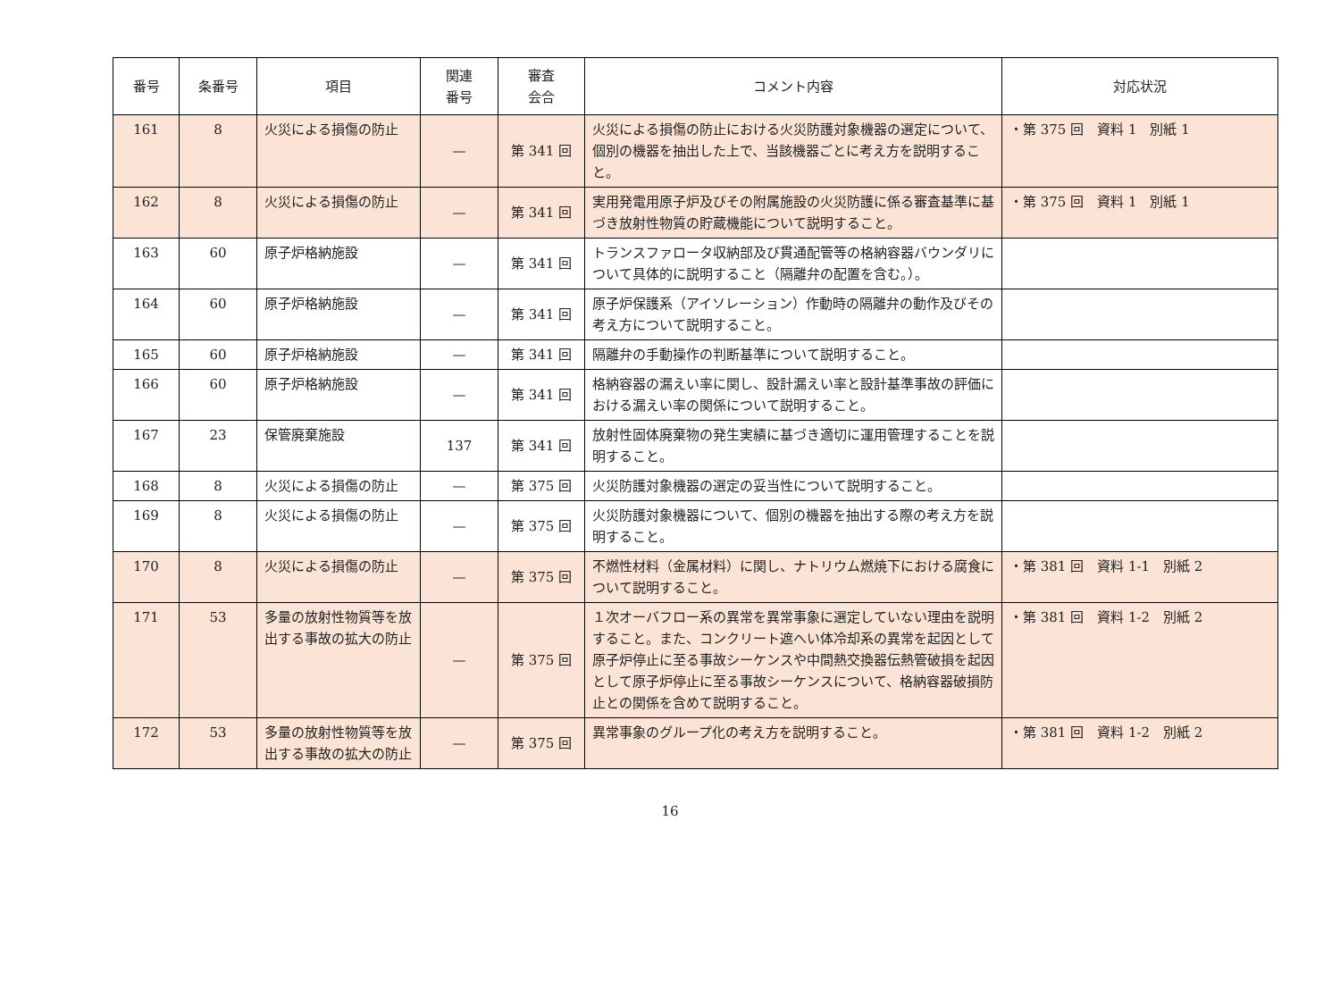| 番号 | 条番号 | 項目 | 関連 番号 | 審査 会合 | コメント内容 | 対応状況 |
| --- | --- | --- | --- | --- | --- | --- |
| 161 | 8 | 火災による損傷の防止 | — | 第 341 回 | 火災による損傷の防止における火災防護対象機器の選定について、個別の機器を抽出した上で、当該機器ごとに考え方を説明すること。 | ・第 375 回 資料 1 別紙 1 |
| 162 | 8 | 火災による損傷の防止 | — | 第 341 回 | 実用発電用原子炉及びその附属施設の火災防護に係る審査基準に基づき放射性物質の貯蔵機能について説明すること。 | ・第 375 回 資料 1 別紙 1 |
| 163 | 60 | 原子炉格納施設 | — | 第 341 回 | トランスファロータ収納部及び貫通配管等の格納容器バウンダリについて具体的に説明すること（隔離弁の配置を含む。）。 | |
| 164 | 60 | 原子炉格納施設 | — | 第 341 回 | 原子炉保護系（アイソレーション）作動時の隔離弁の動作及びその考え方について説明すること。 | |
| 165 | 60 | 原子炉格納施設 | — | 第 341 回 | 隔離弁の手動操作の判断基準について説明すること。 | |
| 166 | 60 | 原子炉格納施設 | — | 第 341 回 | 格納容器の漏えい率に関し、設計漏えい率と設計基準事故の評価における漏えい率の関係について説明すること。 | |
| 167 | 23 | 保管廃棄施設 | 137 | 第 341 回 | 放射性固体廃棄物の発生実績に基づき適切に運用管理することを説明すること。 | |
| 168 | 8 | 火災による損傷の防止 | — | 第 375 回 | 火災防護対象機器の選定の妥当性について説明すること。 | |
| 169 | 8 | 火災による損傷の防止 | — | 第 375 回 | 火災防護対象機器について、個別の機器を抽出する際の考え方を説明すること。 | |
| 170 | 8 | 火災による損傷の防止 | — | 第 375 回 | 不燃性材料（金属材料）に関し、ナトリウム燃焼下における腐食について説明すること。 | ・第 381 回 資料 1-1 別紙 2 |
| 171 | 53 | 多量の放射性物質等を放出する事故の拡大の防止 | — | 第 375 回 | １次オーバフロー系の異常を異常事象に選定していない理由を説明すること。また、コンクリート遮へい体冷却系の異常を起因として原子炉停止に至る事故シーケンスや中間熱交換器伝熱管破損を起因として原子炉停止に至る事故シーケンスについて、格納容器破損防止との関係を含めて説明すること。 | ・第 381 回 資料 1-2 別紙 2 |
| 172 | 53 | 多量の放射性物質等を放出する事故の拡大の防止 | — | 第 375 回 | 異常事象のグループ化の考え方を説明すること。 | ・第 381 回 資料 1-2 別紙 2 |
16